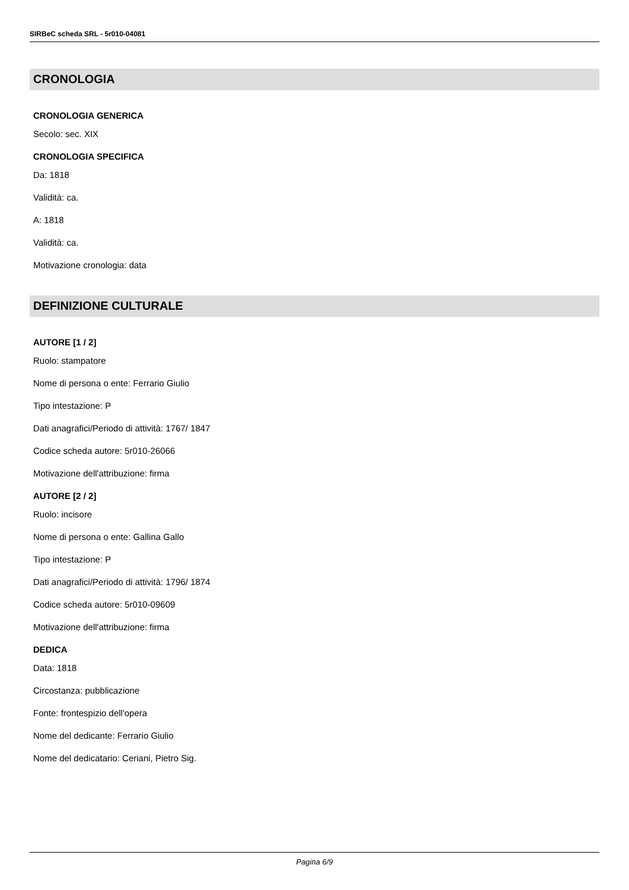SIRBeC scheda SRL - 5r010-04081
CRONOLOGIA
CRONOLOGIA GENERICA
Secolo: sec. XIX
CRONOLOGIA SPECIFICA
Da: 1818
Validità: ca.
A: 1818
Validità: ca.
Motivazione cronologia: data
DEFINIZIONE CULTURALE
AUTORE [1 / 2]
Ruolo: stampatore
Nome di persona o ente: Ferrario Giulio
Tipo intestazione: P
Dati anagrafici/Periodo di attività: 1767/ 1847
Codice scheda autore: 5r010-26066
Motivazione dell'attribuzione: firma
AUTORE [2 / 2]
Ruolo: incisore
Nome di persona o ente: Gallina Gallo
Tipo intestazione: P
Dati anagrafici/Periodo di attività: 1796/ 1874
Codice scheda autore: 5r010-09609
Motivazione dell'attribuzione: firma
DEDICA
Data: 1818
Circostanza: pubblicazione
Fonte: frontespizio dell'opera
Nome del dedicante: Ferrario Giulio
Nome del dedicatario: Ceriani, Pietro Sig.
Pagina 6/9